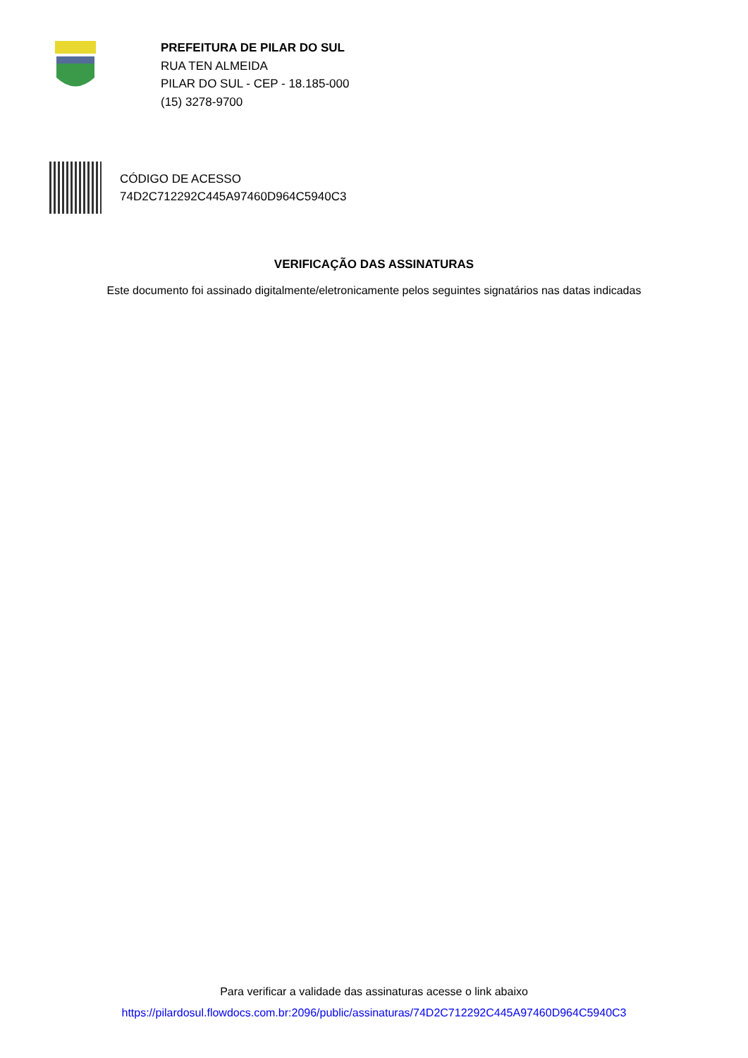PREFEITURA DE PILAR DO SUL
RUA TEN ALMEIDA
PILAR DO SUL - CEP - 18.185-000
(15) 3278-9700
CÓDIGO DE ACESSO
74D2C712292C445A97460D964C5940C3
VERIFICAÇÃO DAS ASSINATURAS
Este documento foi assinado digitalmente/eletronicamente pelos seguintes signatários nas datas indicadas
Para verificar a validade das assinaturas acesse o link abaixo
https://pilardosul.flowdocs.com.br:2096/public/assinaturas/74D2C712292C445A97460D964C5940C3